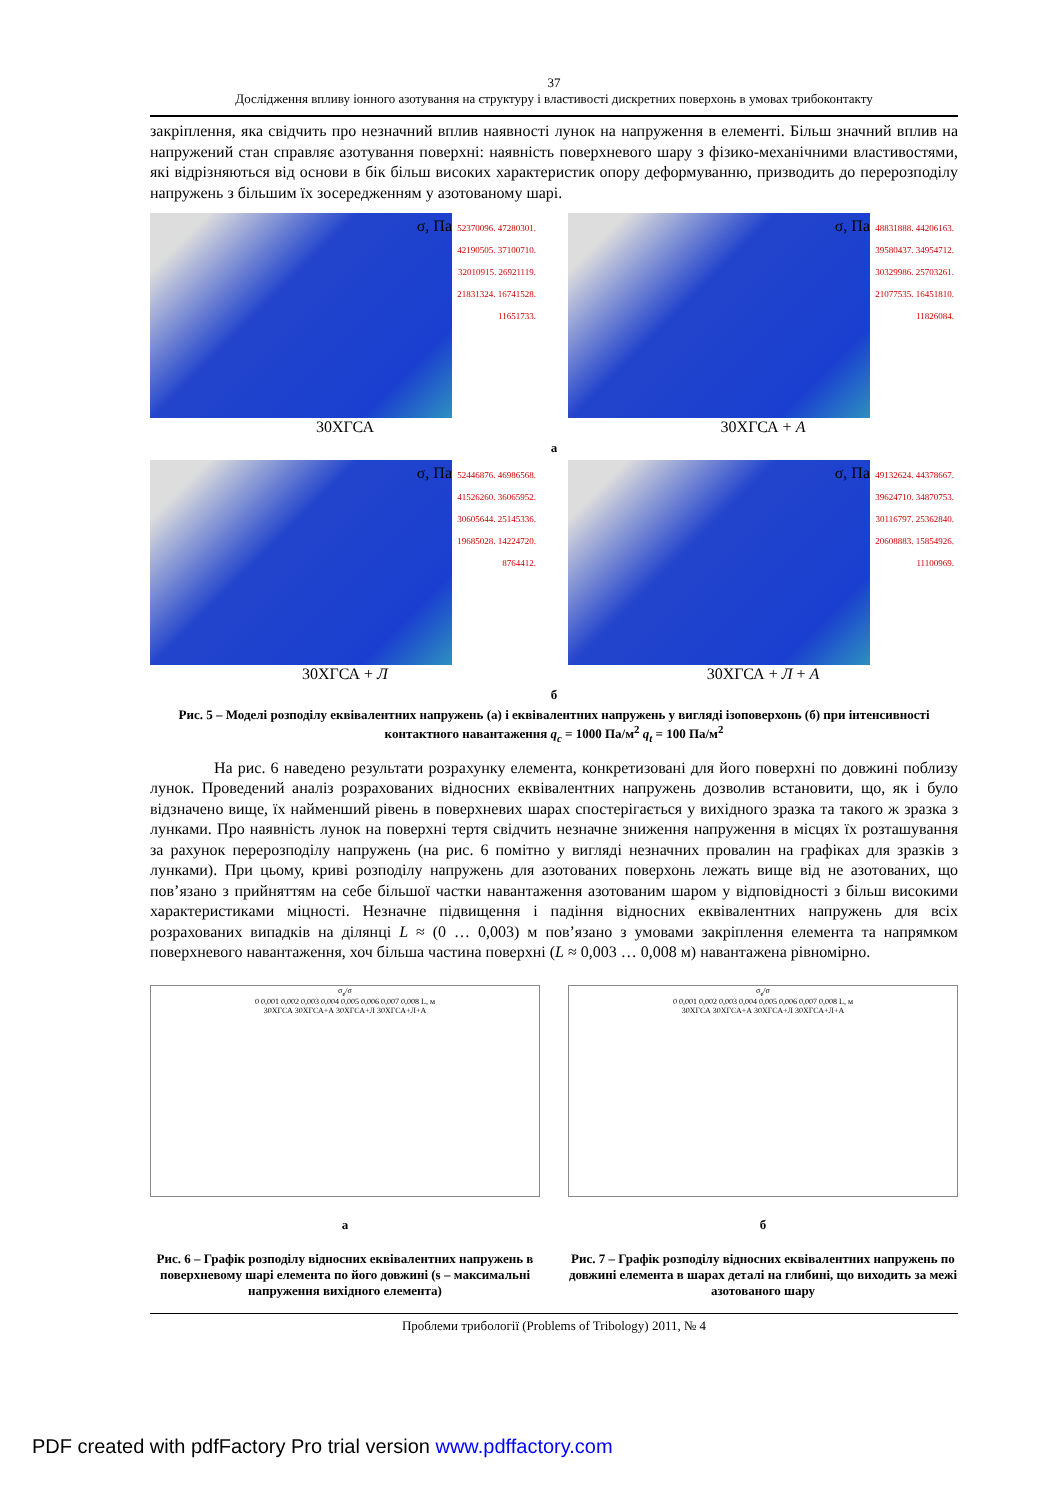37
Дослідження впливу іонного азотування на структуру і властивості дискретних поверхонь в умовах трибоконтакту
закріплення, яка свідчить про незначний вплив наявності лунок на напруження в елементі. Більш значний вплив на напружений стан справляє азотування поверхні: наявність поверхневого шару з фізико-механічними властивостями, які відрізняються від основи в бік більш високих характеристик опору деформуванню, призводить до перерозподілу напружень з більшим їх зосередженням у азотованому шарі.
σ, Па
52370096. 47280301. 42190505. 37100710. 32010915. 26921119. 21831324. 16741528. 11651733.
30ХГСА
σ, Па
48831888. 44206163. 39580437. 34954712. 30329986. 25703261. 21077535. 16451810. 11826084.
30ХГСА + А
а
σ, Па
52446876. 46986568. 41526260. 36065952. 30605644. 25145336. 19685028. 14224720. 8764412.
30ХГСА + Л
σ, Па
49132624. 44378667. 39624710. 34870753. 30116797. 25362840. 20608883. 15854926. 11100969.
30ХГСА + Л + А
б
Рис. 5 – Моделі розподілу еквівалентних напружень (а) і еквівалентних напружень у вигляді ізоповерхонь (б) при інтенсивності контактного навантаження q<sub>c</sub> = 1000 Па/м<sup>2</sup> q<sub>t</sub> = 100 Па/м<sup>2</sup>
На рис. 6 наведено результати розрахунку елемента, конкретизовані для його поверхні по довжині поблизу лунок. Проведений аналіз розрахованих відносних еквівалентних напружень дозволив встановити, що, як і було відзначено вище, їх найменший рівень в поверхневих шарах спостерігається у вихідного зразка та такого ж зразка з лунками. Про наявність лунок на поверхні тертя свідчить незначне зниження напруження в місцях їх розташування за рахунок перерозподілу напружень (на рис. 6 помітно у вигляді незначних провалин на графіках для зразків з лунками). При цьому, криві розподілу напружень для азотованих поверхонь лежать вище від не азотованих, що пов’язано з прийняттям на себе більшої частки навантаження азотованим шаром у відповідності з більш високими характеристиками міцності. Незначне підвищення і падіння відносних еквівалентних напружень для всіх розрахованих випадків на ділянці L ≈ (0 … 0,003) м пов’язано з умовами закріплення елемента та напрямком поверхневого навантаження, хоч більша частина поверхні (L ≈ 0,003 … 0,008 м) навантажена рівномірно.
σ<sub>e</sub>/σ
0 0,001 0,002 0,003 0,004 0,005 0,006 0,007 0,008 L, м
30ХГСА 30ХГСА+А 30ХГСА+Л 30ХГСА+Л+А
а
σ<sub>e</sub>/σ
0 0,001 0,002 0,003 0,004 0,005 0,006 0,007 0,008 L, м
30ХГСА 30ХГСА+А 30ХГСА+Л 30ХГСА+Л+А
б
Рис. 6 – Графік розподілу відносних еквівалентних напружень в поверхневому шарі елемента по його довжині (s – максимальні напруження вихідного елемента)
Рис. 7 – Графік розподілу відносних еквівалентних напружень по довжині елемента в шарах деталі на глибині, що виходить за межі азотованого шару
Проблеми трибології (Problems of Tribology) 2011, № 4
PDF created with pdfFactory Pro trial version www.pdffactory.com